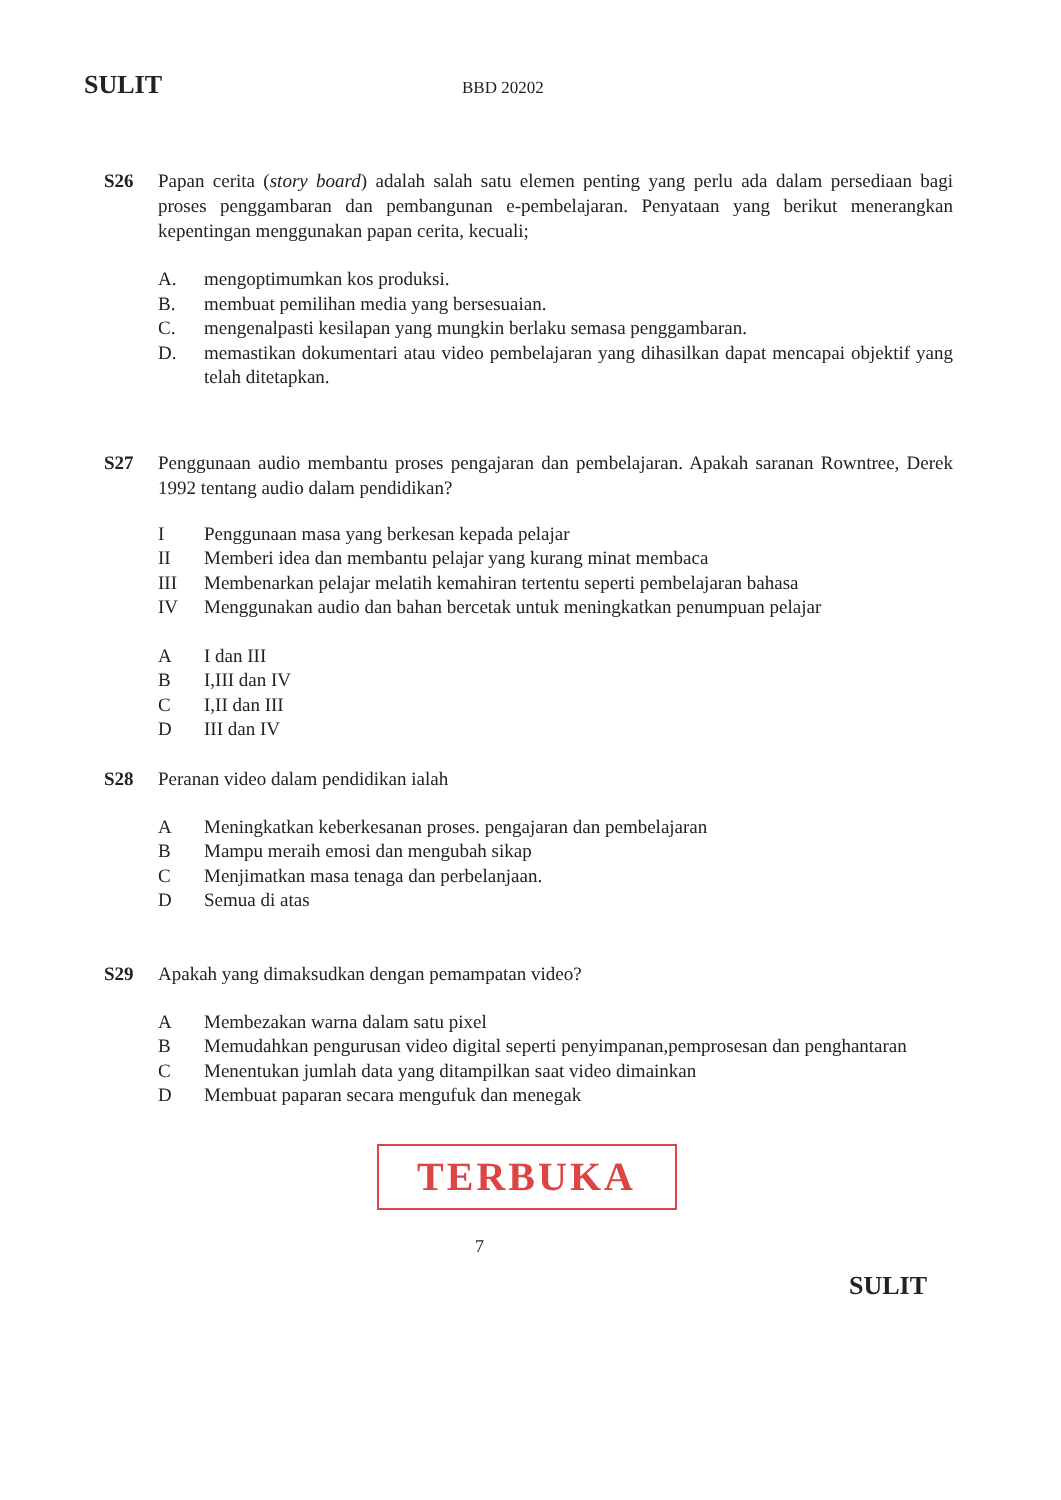SULIT BBD 20202
S26 Papan cerita (story board) adalah salah satu elemen penting yang perlu ada dalam persediaan bagi proses penggambaran dan pembangunan e-pembelajaran. Penyataan yang berikut menerangkan kepentingan menggunakan papan cerita, kecuali;
A. mengoptimumkan kos produksi.
B. membuat pemilihan media yang bersesuaian.
C. mengenalpasti kesilapan yang mungkin berlaku semasa penggambaran.
D. memastikan dokumentari atau video pembelajaran yang dihasilkan dapat mencapai objektif yang telah ditetapkan.
S27 Penggunaan audio membantu proses pengajaran dan pembelajaran. Apakah saranan Rowntree, Derek 1992 tentang audio dalam pendidikan?
I Penggunaan masa yang berkesan kepada pelajar
II Memberi idea dan membantu pelajar yang kurang minat membaca
III Membenarkan pelajar melatih kemahiran tertentu seperti pembelajaran bahasa
IV Menggunakan audio dan bahan bercetak untuk meningkatkan penumpuan pelajar
A I dan III
B I,III dan IV
C I,II dan III
D III dan IV
S28 Peranan video dalam pendidikan ialah
A Meningkatkan keberkesanan proses. pengajaran dan pembelajaran
B Mampu meraih emosi dan mengubah sikap
C Menjimatkan masa tenaga dan perbelanjaan.
D Semua di atas
S29 Apakah yang dimaksudkan dengan pemampatan video?
A Membezakan warna dalam satu pixel
B Memudahkan pengurusan video digital seperti penyimpanan,pemprosesan dan penghantaran
C Menentukan jumlah data yang ditampilkan saat video dimainkan
D Membuat paparan secara mengufuk dan menegak
TERBUKA
7
SULIT